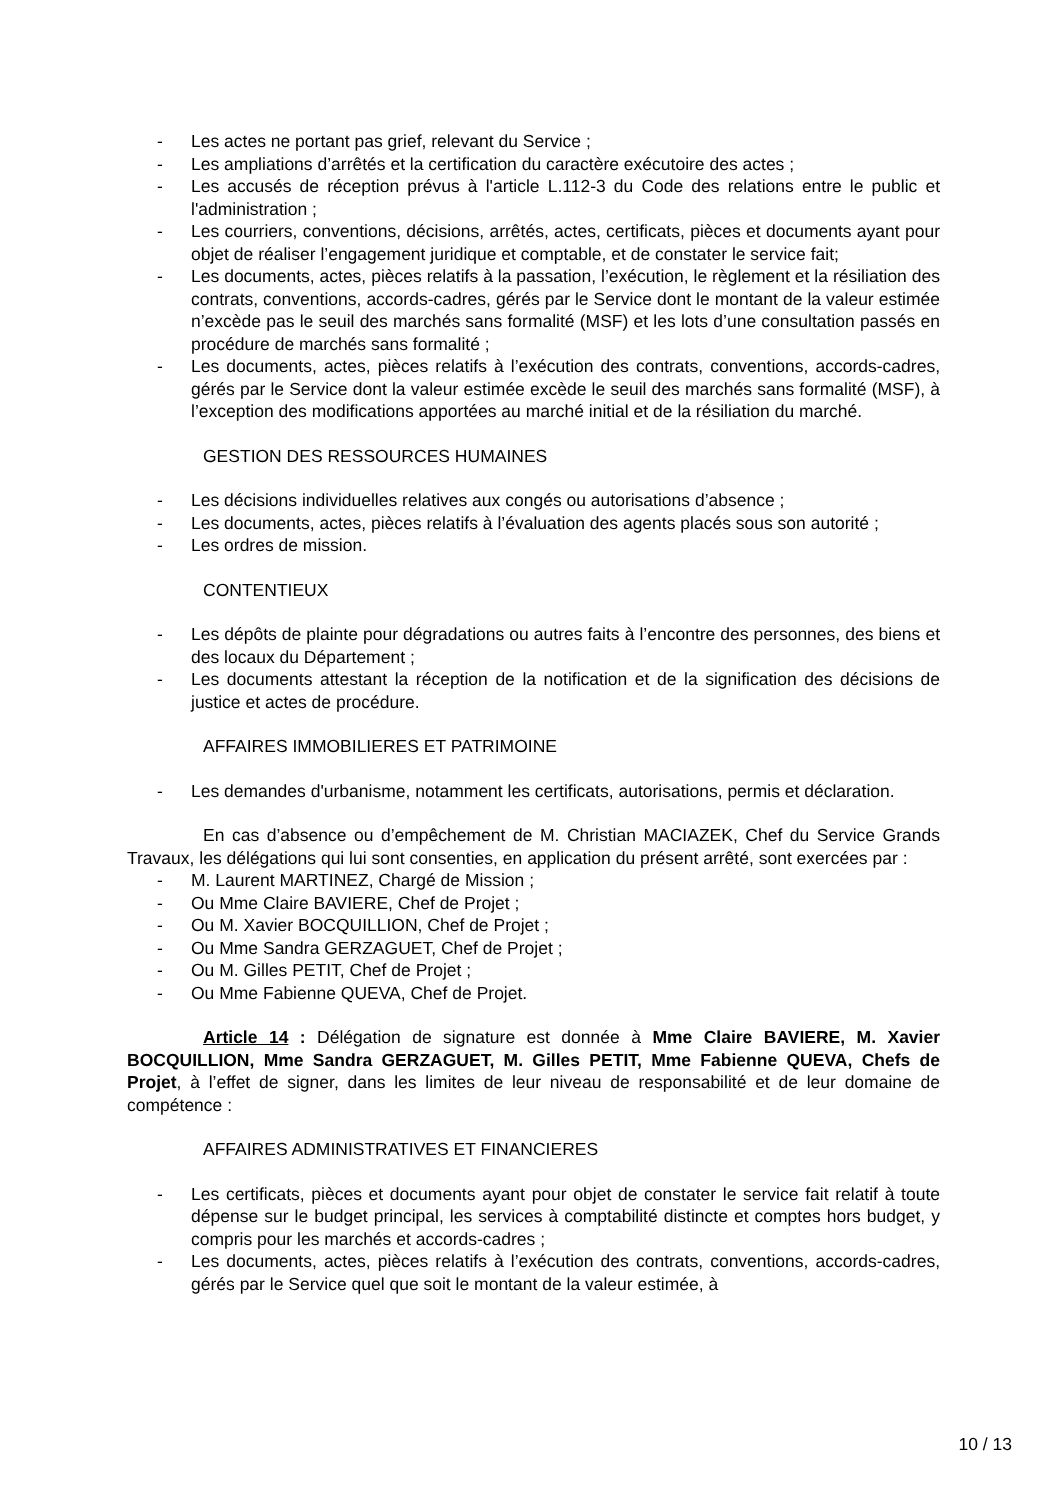- Les actes ne portant pas grief, relevant du Service ;
- Les ampliations d’arrêtés et la certification du caractère exécutoire des actes ;
- Les accusés de réception prévus à l'article L.112-3 du Code des relations entre le public et l'administration ;
- Les courriers, conventions, décisions, arrêtés, actes, certificats, pièces et documents ayant pour objet de réaliser l’engagement juridique et comptable, et de constater le service fait;
- Les documents, actes, pièces relatifs à la passation, l’exécution, le règlement et la résiliation des contrats, conventions, accords-cadres, gérés par le Service dont le montant de la valeur estimée n’excède pas le seuil des marchés sans formalité (MSF) et les lots d’une consultation passés en procédure de marchés sans formalité ;
- Les documents, actes, pièces relatifs à l’exécution des contrats, conventions, accords-cadres, gérés par le Service dont la valeur estimée excède le seuil des marchés sans formalité (MSF), à l’exception des modifications apportées au marché initial et de la résiliation du marché.
GESTION DES RESSOURCES HUMAINES
- Les décisions individuelles relatives aux congés ou autorisations d’absence ;
- Les documents, actes, pièces relatifs à l’évaluation des agents placés sous son autorité ;
- Les ordres de mission.
CONTENTIEUX
- Les dépôts de plainte pour dégradations ou autres faits à l’encontre des personnes, des biens et des locaux du Département ;
- Les documents attestant la réception de la notification et de la signification des décisions de justice et actes de procédure.
AFFAIRES IMMOBILIERES ET PATRIMOINE
- Les demandes d'urbanisme, notamment les certificats, autorisations, permis et déclaration.
En cas d’absence ou d’empêchement de M. Christian MACIAZEK, Chef du Service Grands Travaux, les délégations qui lui sont consenties, en application du présent arrêté, sont exercées par :
- M. Laurent MARTINEZ, Chargé de Mission ;
- Ou Mme Claire BAVIERE, Chef de Projet ;
- Ou M. Xavier BOCQUILLION, Chef de Projet ;
- Ou Mme Sandra GERZAGUET, Chef de Projet ;
- Ou M. Gilles PETIT, Chef de Projet ;
- Ou Mme Fabienne QUEVA, Chef de Projet.
Article 14 : Délégation de signature est donnée à Mme Claire BAVIERE, M. Xavier BOCQUILLION, Mme Sandra GERZAGUET, M. Gilles PETIT, Mme Fabienne QUEVA, Chefs de Projet, à l’effet de signer, dans les limites de leur niveau de responsabilité et de leur domaine de compétence :
AFFAIRES ADMINISTRATIVES ET FINANCIERES
- Les certificats, pièces et documents ayant pour objet de constater le service fait relatif à toute dépense sur le budget principal, les services à comptabilité distincte et comptes hors budget, y compris pour les marchés et accords-cadres ;
- Les documents, actes, pièces relatifs à l’exécution des contrats, conventions, accords-cadres, gérés par le Service quel que soit le montant de la valeur estimée, à
10 / 13